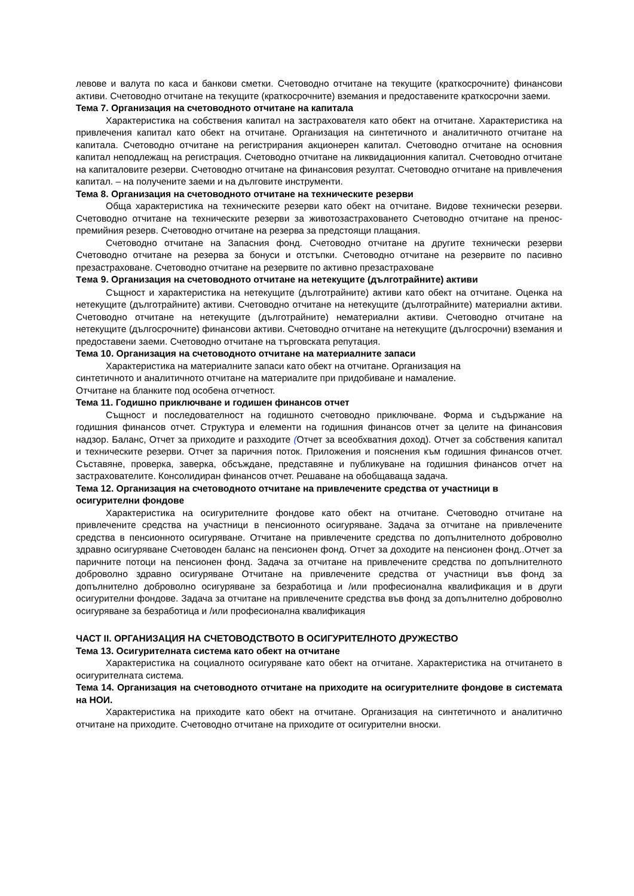левове и валута по каса и банкови сметки. Счетоводно отчитане на текущите (краткосрочните) финансови активи. Счетоводно отчитане на текущите (краткосрочните) вземания и предоставените краткосрочни заеми.
Тема 7. Организация на счетоводното отчитане на капитала
Характеристика на собствения капитал на застрахователя като обект на отчитане. Характеристика на привлечения капитал като обект на отчитане. Организация на синтетичното и аналитичното отчитане на капитала. Счетоводно отчитане на регистрирания акционерен капитал. Счетоводно отчитане на основния капитал неподлежащ на регистрация. Счетоводно отчитане на ликвидационния капитал. Счетоводно отчитане на капиталовите резерви. Счетоводно отчитане на финансовия резултат. Счетоводно отчитане на привлечения капитал. – на получените заеми и на дълговите инструменти.
Тема 8. Организация на счетоводното отчитане на техническите резерви
Обща характеристика на техническите резерви като обект на отчитане. Видове технически резерви. Счетоводно отчитане на техническите резерви за животозастраховането Счетоводно отчитане на пренос-премийния резерв. Счетоводно отчитане на резерва за предстоящи плащания.
Счетоводно отчитане на Запасния фонд. Счетоводно отчитане на другите технически резерви Счетоводно отчитане на резерва за бонуси и отстъпки. Счетоводно отчитане на резервите по пасивно презастраховане. Счетоводно отчитане на резервите по активно презастраховане
Тема 9. Организация на счетоводното отчитане на нетекущите (дълготрайните) активи
Същност и характеристика на нетекущите (дълготрайните) активи като обект на отчитане. Оценка на нетекущите (дълготрайните) активи. Счетоводно отчитане на нетекущите (дълготрайните) материални активи. Счетоводно отчитане на нетекущите (дълготрайните) нематериални активи. Счетоводно отчитане на нетекущите (дългосрочните) финансови активи. Счетоводно отчитане на нетекущите (дългосрочни) вземания и предоставени заеми. Счетоводно отчитане на търговската репутация.
Тема 10. Организация на счетоводното отчитане на материалните запаси
Характеристика на материалните запаси като обект на отчитане. Организация на
синтетичното и аналитичното отчитане на материалите при придобиване и намаление.
Отчитане на бланките под особена отчетност.
Тема 11. Годишно приключване и годишен финансов отчет
Същност и последователност на годишното счетоводно приключване. Форма и съдържание на годишния финансов отчет. Структура и елементи на годишния финансов отчет за целите на финансовия надзор. Баланс, Отчет за приходите и разходите (Отчет за всеобхватния доход). Отчет за собствения капитал и техническите резерви. Отчет за паричния поток. Приложения и пояснения към годишния финансов отчет. Съставяне, проверка, заверка, обсъждане, представяне и публикуване на годишния финансов отчет на застрахователите. Консолидиран финансов отчет. Решаване на обобщаваща задача.
Тема 12. Организация на счетоводното отчитане на привлечените средства от участници в осигурителни фондове
Характеристика на осигурителните фондове като обект на отчитане. Счетоводно отчитане на привлечените средства на участници в пенсионното осигуряване. Задача за отчитане на привлечените средства в пенсионното осигуряване. Отчитане на привлечените средства по допълнителното доброволно здравно осигуряване Счетоводен баланс на пенсионен фонд. Отчет за доходите на пенсионен фонд..Отчет за паричните потоци на пенсионен фонд. Задача за отчитане на привлечените средства по допълнителното доброволно здравно осигуряване Отчитане на привлечените средства от участници във фонд за допълнително доброволно осигуряване за безработица и /или професионална квалификация и в други осигурителни фондове. Задача за отчитане на привлечените средства във фонд за допълнително доброволно осигуряване за безработица и /или професионална квалификация
ЧАСТ II. ОРГАНИЗАЦИЯ НА СЧЕТОВОДСТВОТО В ОСИГУРИТЕЛНОТО ДРУЖЕСТВО
Тема 13. Осигурителната система като обект на отчитане
Характеристика на социалното осигуряване като обект на отчитане. Характеристика на отчитането в осигурителната система.
Тема 14. Организация на счетоводното отчитане на приходите на осигурителните фондове в системата на НОИ.
Характеристика на приходите като обект на отчитане. Организация на синтетичното и аналитично отчитане на приходите. Счетоводно отчитане на приходите от осигурителни вноски.